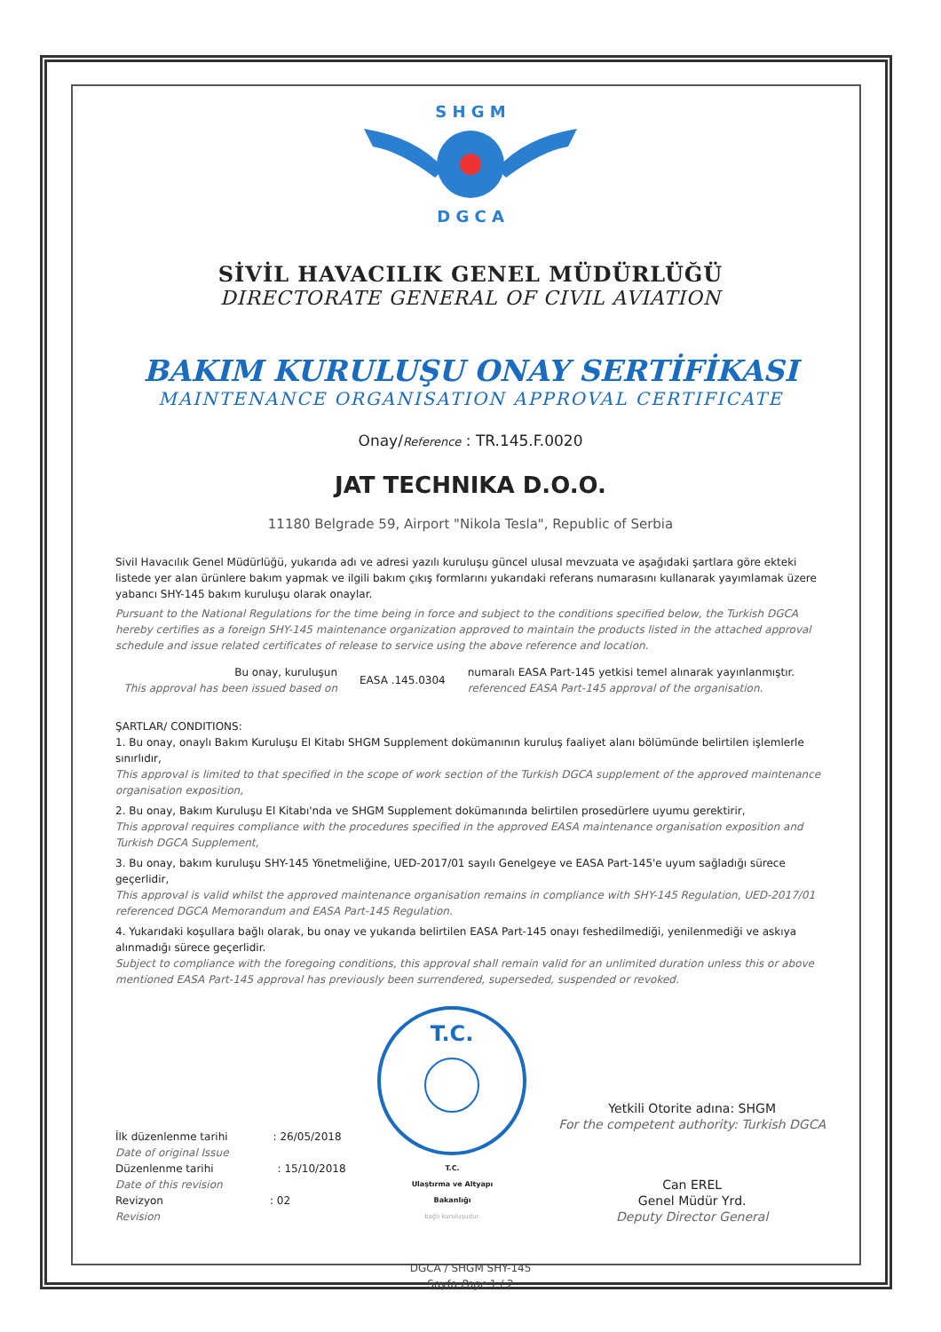S H G M
D G C A
SİVİL HAVACILIK GENEL MÜDÜRLÜĞÜ
DIRECTORATE GENERAL OF CIVIL AVIATION
BAKIM KURULUŞU ONAY SERTİFİKASI
MAINTENANCE ORGANISATION APPROVAL CERTIFICATE
Onay/Reference : TR.145.F.0020
JAT TECHNIKA D.O.O.
11180 Belgrade 59, Airport "Nikola Tesla", Republic of Serbia
Sivil Havacılık Genel Müdürlüğü, yukarıda adı ve adresi yazılı kuruluşu güncel ulusal mevzuata ve aşağıdaki şartlara göre ekteki listede yer alan ürünlere bakım yapmak ve ilgili bakım çıkış formlarını yukarıdaki referans numarasını kullanarak yayımlamak üzere yabancı SHY-145 bakım kuruluşu olarak onaylar.
Pursuant to the National Regulations for the time being in force and subject to the conditions specified below, the Turkish DGCA hereby certifies as a foreign SHY-145 maintenance organization approved to maintain the products listed in the attached approval schedule and issue related certificates of release to service using the above reference and location.
Bu onay, kuruluşun
This approval has been issued based on
EASA .145.0304
numaralı EASA Part-145 yetkisi temel alınarak yayınlanmıştır.
referenced EASA Part-145 approval of the organisation.
ŞARTLAR/ CONDITIONS:
1. Bu onay, onaylı Bakım Kuruluşu El Kitabı SHGM Supplement dokümanının kuruluş faaliyet alanı bölümünde belirtilen işlemlerle sınırlıdır,
This approval is limited to that specified in the scope of work section of the Turkish DGCA supplement of the approved maintenance organisation exposition,
2. Bu onay, Bakım Kuruluşu El Kitabı'nda ve SHGM Supplement dokümanında belirtilen prosedürlere uyumu gerektirir,
This approval requires compliance with the procedures specified in the approved EASA maintenance organisation exposition and Turkish DGCA Supplement,
3. Bu onay, bakım kuruluşu SHY-145 Yönetmeliğine, UED-2017/01 sayılı Genelgeye ve EASA Part-145'e uyum sağladığı sürece geçerlidir,
This approval is valid whilst the approved maintenance organisation remains in compliance with SHY-145 Regulation, UED-2017/01 referenced DGCA Memorandum and EASA Part-145 Regulation.
4. Yukarıdaki koşullara bağlı olarak, bu onay ve yukarıda belirtilen EASA Part-145 onayı feshedilmediği, yenilenmediği ve askıya alınmadığı sürece geçerlidir.
Subject to compliance with the foregoing conditions, this approval shall remain valid for an unlimited duration unless this or above mentioned EASA Part-145 approval has previously been surrendered, superseded, suspended or revoked.
İlk düzenlenme tarihi
Date of original Issue
: 26/05/2018
Düzenlenme tarihi
Date of this revision
: 15/10/2018
Revizyon
Revision
: 02
T.C.
T.C.
Ulaştırma ve Altyapı
Bakanlığı
bağlı kuruluşudur.
Yetkili Otorite adına: SHGM
For the competent authority: Turkish DGCA
Can EREL
Genel Müdür Yrd.
Deputy Director General
DGCA / SHGM SHY-145
Sayfa Page 1 / 2